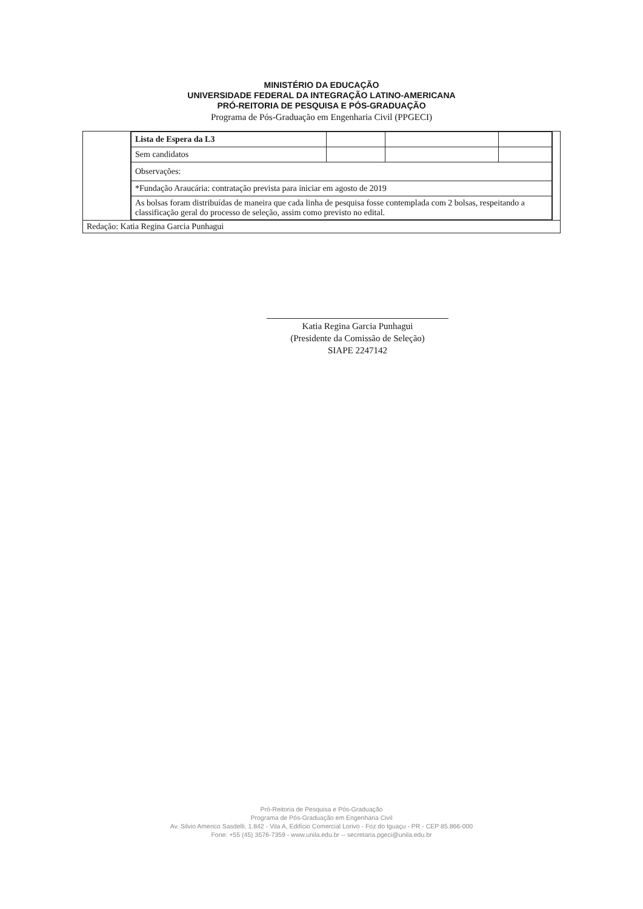MINISTÉRIO DA EDUCAÇÃO
UNIVERSIDADE FEDERAL DA INTEGRAÇÃO LATINO-AMERICANA
PRÓ-REITORIA DE PESQUISA E PÓS-GRADUAÇÃO
Programa de Pós-Graduação em Engenharia Civil (PPGECI)
| | / Lista de Espera da L3 / / / / / Sem candidatos / / / / / Observações: / / / / / *Fundação Araucária: contratação prevista para iniciar em agosto de 2019 / / / / / As bolsas foram distribuídas de maneira que cada linha de pesquisa fosse contemplada com 2 bolsas, respeitando a classificação geral do processo de seleção, assim como previsto no edital. / / / / | |
| Redação: Katia Regina Garcia Punhagui | | |
Katia Regina Garcia Punhagui
(Presidente da Comissão de Seleção)
SIAPE 2247142
Pró-Reitoria de Pesquisa e Pós-Graduação
Programa de Pós-Graduação em Engenharia Civil
Av. Silvio Americo Sasdelli, 1.842 - Vila A, Edifício Comercial Lorivo - Foz do Iguaçu - PR - CEP 85.866-000
Fone: +55 (45) 3576-7359 - www.unila.edu.br -- secretaria.pgeci@unila.edu.br